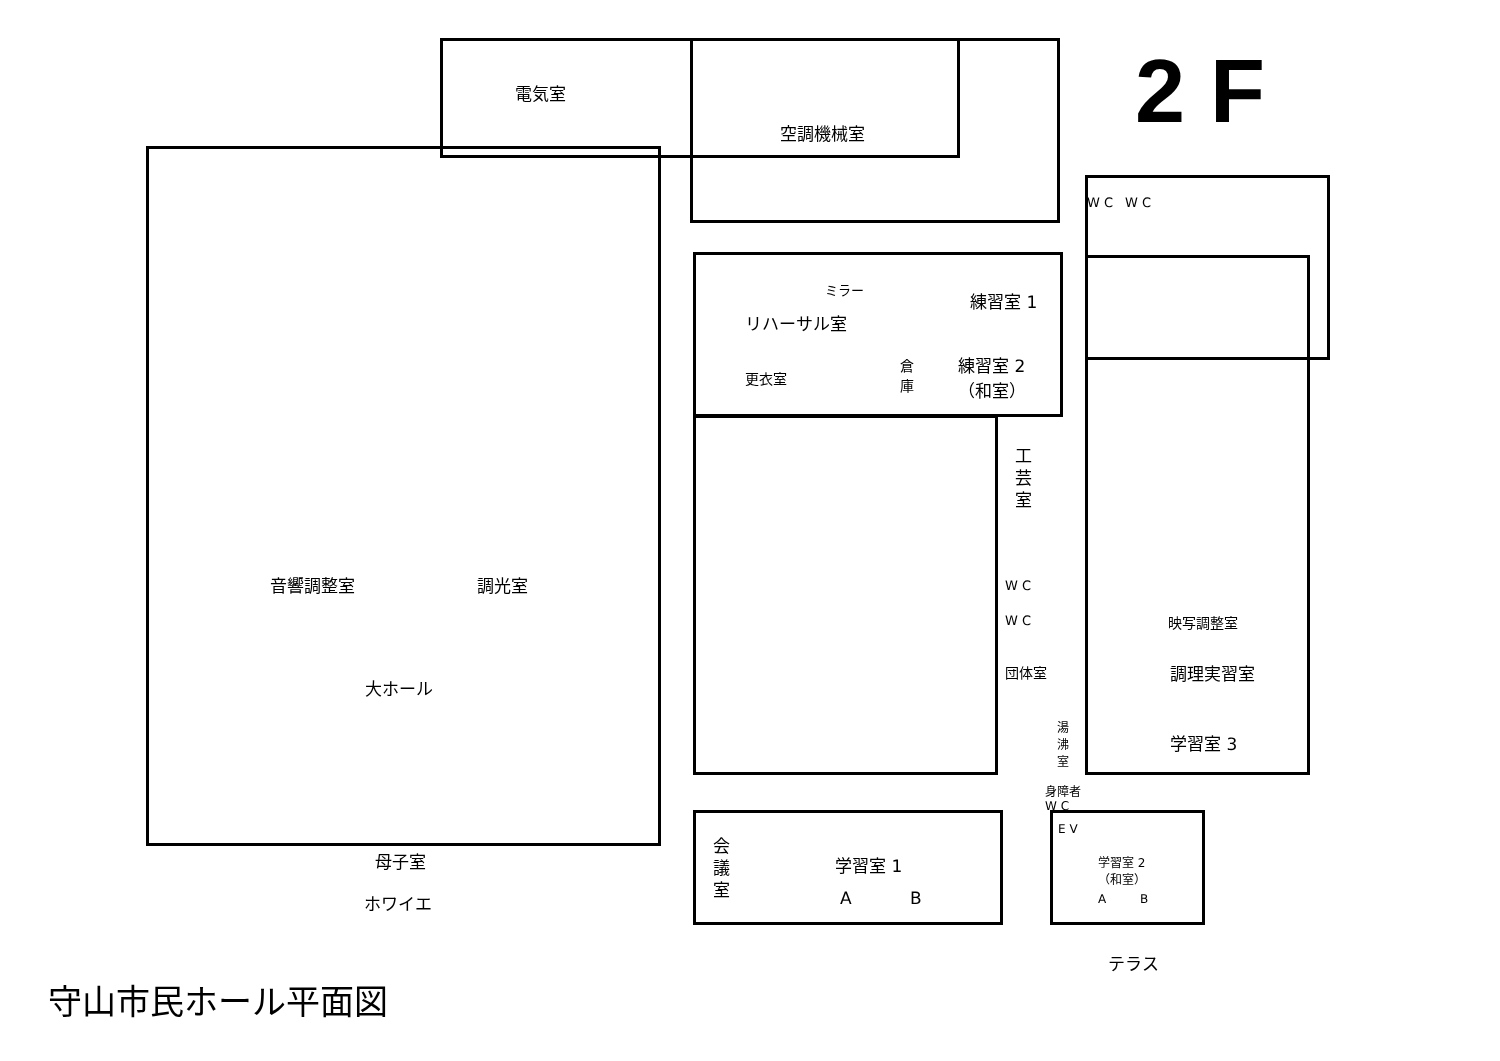2 F
電気室
空調機械室
W C W C
ミラー
リハーサル室
練習室 1
練習室 2
（和室）
更衣室
倉
庫
工
芸
室
音響調整室 調光室 W C
W C 映写調整室
大ホール
団体室 調理実習室
湯
沸
室
学習室 3
身障者
W C
会
議
室
E V
母子室 学習室 1
学習室 2
（和室）
A B A B
ホワイエ
テラス
守山市民ホール平面図